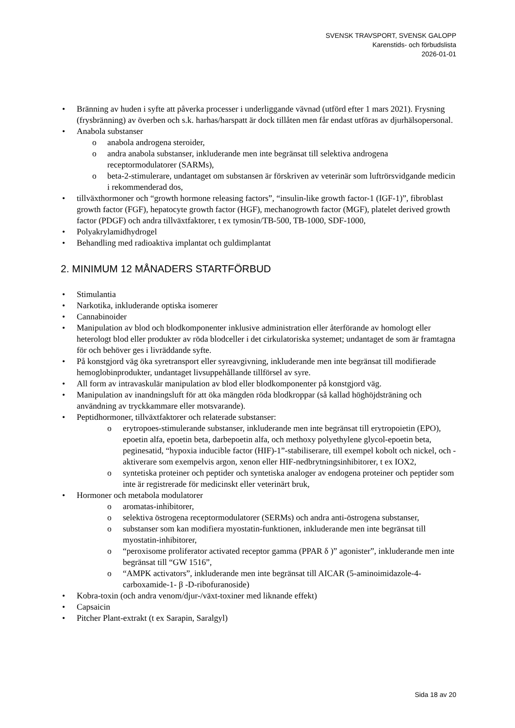SVENSK TRAVSPORT, SVENSK GALOPP
Karenstids- och förbudslista
2026-01-01
• Bränning av huden i syfte att påverka processer i underliggande vävnad (utförd efter 1 mars 2021). Frysning (frysbränning) av överben och s.k. harhas/harspatt är dock tillåten men får endast utföras av djurhälsopersonal.
• Anabola substanser
o anabola androgena steroider,
o andra anabola substanser, inkluderande men inte begränsat till selektiva androgena receptormodulatorer (SARMs),
o beta-2-stimulerare, undantaget om substansen är förskriven av veterinär som luftrörsvidgande medicin i rekommenderad dos,
• tillväxthormoner och “growth hormone releasing factors”, “insulin-like growth factor-1 (IGF-1)”, fibroblast growth factor (FGF), hepatocyte growth factor (HGF), mechanogrowth factor (MGF), platelet derived growth factor (PDGF) och andra tillväxtfaktorer, t ex tymosin/TB-500, TB-1000, SDF-1000,
• Polyakrylamidhydrogel
• Behandling med radioaktiva implantat och guldimplantat
2. MINIMUM 12 MÅNADERS STARTFÖRBUD
• Stimulantia
• Narkotika, inkluderande optiska isomerer
• Cannabinoider
• Manipulation av blod och blodkomponenter inklusive administration eller återförande av homologt eller heterologt blod eller produkter av röda blodceller i det cirkulatoriska systemet; undantaget de som är framtagna för och behöver ges i livräddande syfte.
• På konstgjord väg öka syretransport eller syreavgivning, inkluderande men inte begränsat till modifierade hemoglobinprodukter, undantaget livsuppehållande tillförsel av syre.
• All form av intravaskulär manipulation av blod eller blodkomponenter på konstgjord väg.
• Manipulation av inandningsluft för att öka mängden röda blodkroppar (så kallad höghöjdsträning och användning av tryckkammare eller motsvarande).
• Peptidhormoner, tillväxtfaktorer och relaterade substanser:
o erytropoes-stimulerande substanser, inkluderande men inte begränsat till erytropoietin (EPO), epoetin alfa, epoetin beta, darbepoetin alfa, och methoxy polyethylene glycol-epoetin beta, peginesatid, “hypoxia inducible factor (HIF)-1”-stabiliserare, till exempel kobolt och nickel, och -aktiverare som exempelvis argon, xenon eller HIF-nedbrytningsinhibitorer, t ex IOX2,
o syntetiska proteiner och peptider och syntetiska analoger av endogena proteiner och peptider som inte är registrerade för medicinskt eller veterinärt bruk,
• Hormoner och metabola modulatorer
o aromatas-inhibitorer,
o selektiva östrogena receptormodulatorer (SERMs) och andra anti-östrogena substanser,
o substanser som kan modifiera myostatin-funktionen, inkluderande men inte begränsat till myostatin-inhibitorer,
o “peroxisome proliferator activated receptor gamma (PPAR δ )” agonister”, inkluderande men inte begränsat till “GW 1516”,
o “AMPK activators”, inkluderande men inte begränsat till AICAR (5-aminoimidazole-4-carboxamide-1- β -D-ribofuranoside)
• Kobra-toxin (och andra venom/djur-/växt-toxiner med liknande effekt)
• Capsaicin
• Pitcher Plant-extrakt (t ex Sarapin, Saralgyl)
Sida 18 av 20